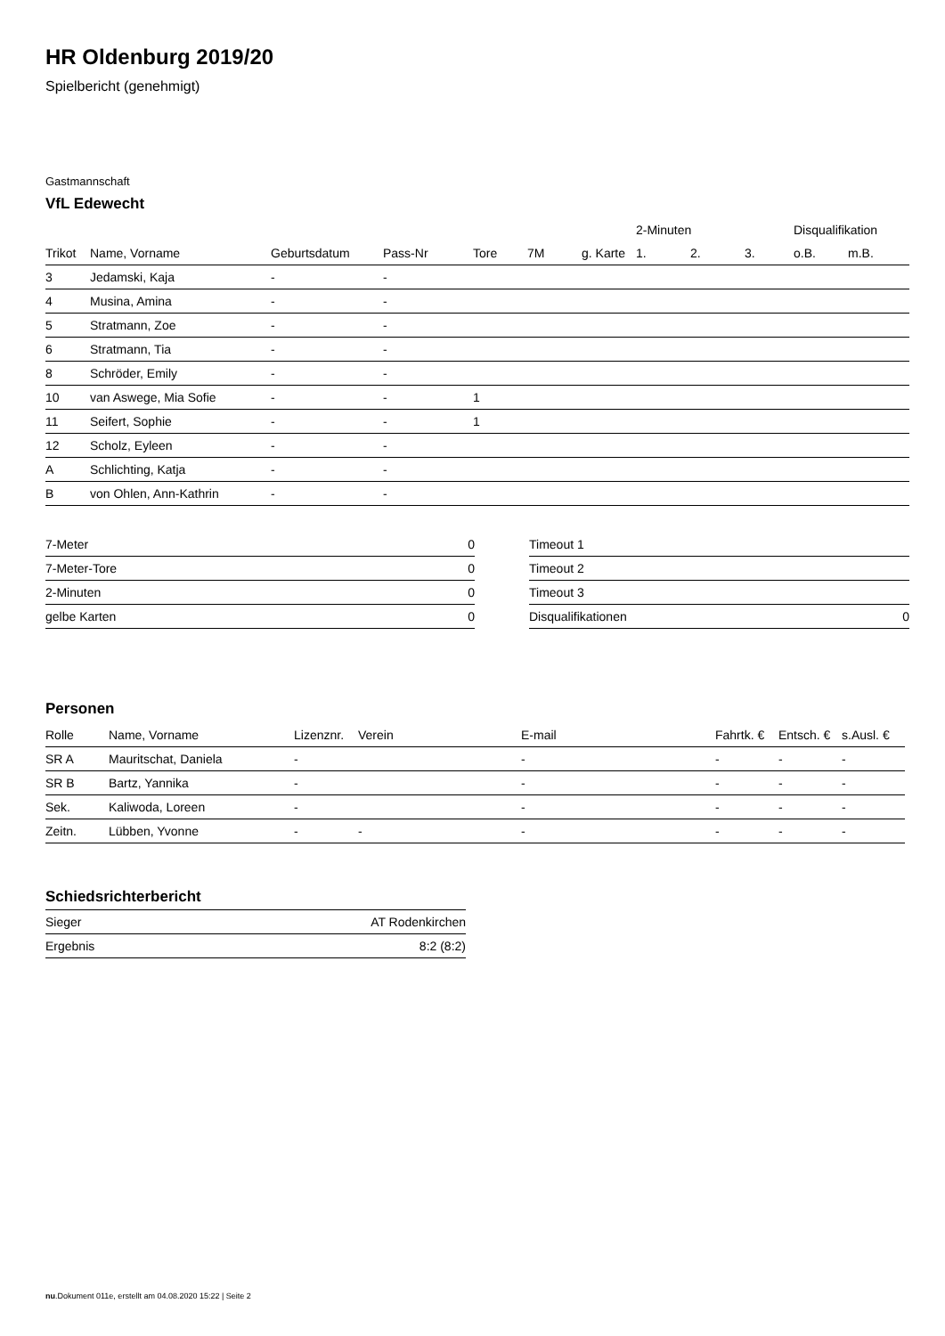HR Oldenburg 2019/20
Spielbericht (genehmigt)
Gastmannschaft
VfL Edewecht
| | | | | | | | 2-Minuten | | | Disqualifikation | |
| --- | --- | --- | --- | --- | --- | --- | --- | --- | --- | --- | --- |
| Trikot | Name, Vorname | Geburtsdatum | Pass-Nr | Tore | 7M | g. Karte | 1. | 2. | 3. | o.B. | m.B. |
| 3 | Jedamski, Kaja | - | - | | | | | | | | |
| 4 | Musina, Amina | - | - | | | | | | | | |
| 5 | Stratmann, Zoe | - | - | | | | | | | | |
| 6 | Stratmann, Tia | - | - | | | | | | | | |
| 8 | Schröder, Emily | - | - | | | | | | | | |
| 10 | van Aswege, Mia Sofie | - | - | 1 | | | | | | | |
| 11 | Seifert, Sophie | - | - | 1 | | | | | | | |
| 12 | Scholz, Eyleen | - | - | | | | | | | | |
| A | Schlichting, Katja | - | - | | | | | | | | |
| B | von Ohlen, Ann-Kathrin | - | - | | | | | | | | |
| 7-Meter | 0 |
| 7-Meter-Tore | 0 |
| 2-Minuten | 0 |
| gelbe Karten | 0 |
| Timeout 1 | |
| Timeout 2 | |
| Timeout 3 | |
| Disqualifikationen | 0 |
Personen
| Rolle | Name, Vorname | Lizenznr. | Verein | E-mail | Fahrtk. € | Entsch. € | s.Ausl. € |
| --- | --- | --- | --- | --- | --- | --- | --- |
| SR A | Mauritschat, Daniela | - | | - | - | - | - |
| SR B | Bartz, Yannika | - | | - | - | - | - |
| Sek. | Kaliwoda, Loreen | - | | - | - | - | - |
| Zeitn. | Lübben, Yvonne | - | - | - | - | - | - |
Schiedsrichterbericht
| Sieger | AT Rodenkirchen |
| Ergebnis | 8:2 (8:2) |
nu.Dokument 011e, erstellt am 04.08.2020 15:22 | Seite 2